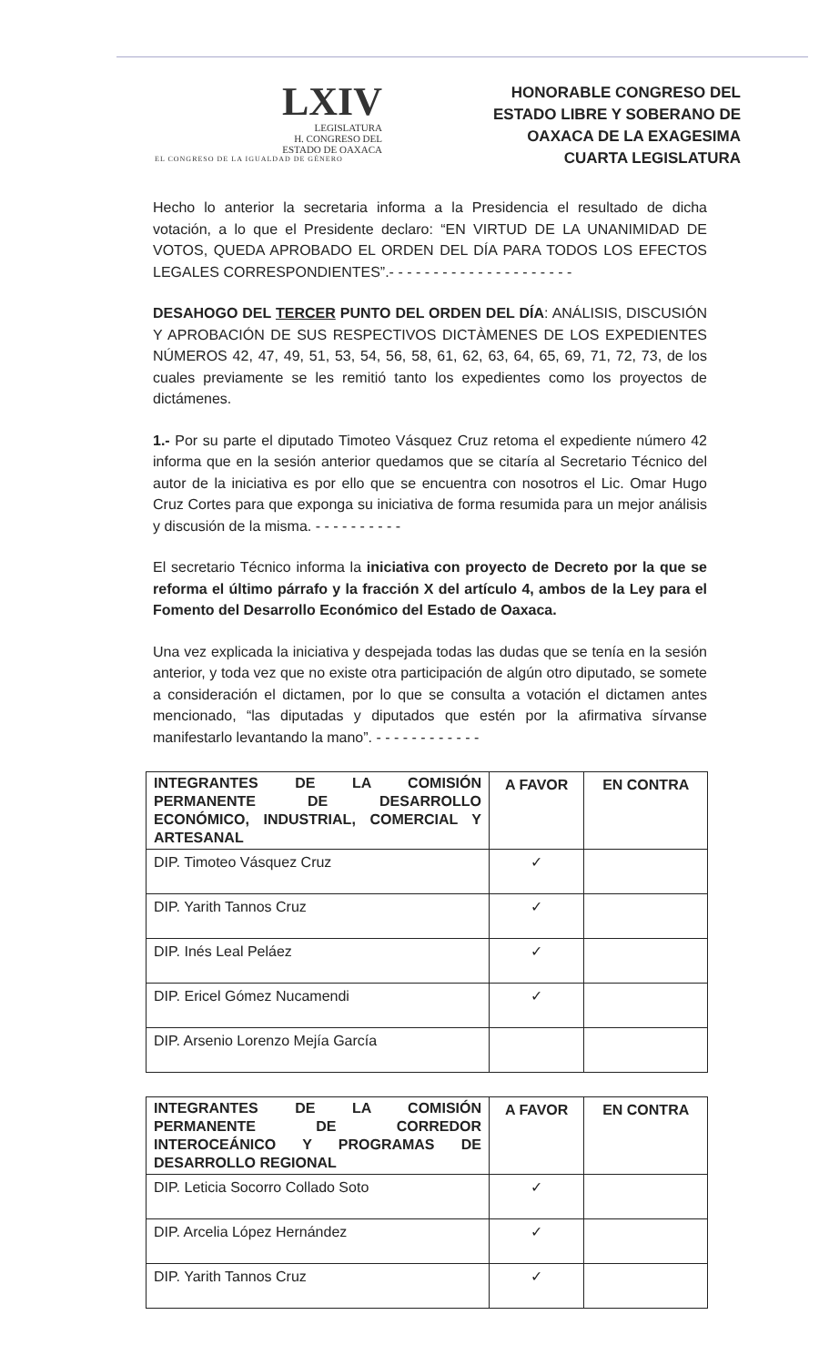LXIV
LEGISLATURA
H. CONGRESO DEL
ESTADO DE OAXACA
EL CONGRESO DE LA IGUALDAD DE GÉNERO
HONORABLE CONGRESO DEL
ESTADO LIBRE Y SOBERANO DE
OAXACA DE LA EXAGESIMA
CUARTA LEGISLATURA
Hecho lo anterior la secretaria informa a la Presidencia el resultado de dicha votación, a lo que el Presidente declaro: “EN VIRTUD DE LA UNANIMIDAD DE VOTOS, QUEDA APROBADO EL ORDEN DEL DÍA PARA TODOS LOS EFECTOS LEGALES CORRESPONDIENTES”.- - - - - - - - - - - - - - - - - - - - -
DESAHOGO DEL TERCER PUNTO DEL ORDEN DEL DÍA: ANÁLISIS, DISCUSIÓN Y APROBACIÓN DE SUS RESPECTIVOS DICTÀMENES DE LOS EXPEDIENTES NÚMEROS 42, 47, 49, 51, 53, 54, 56, 58, 61, 62, 63, 64, 65, 69, 71, 72, 73, de los cuales previamente se les remitió tanto los expedientes como los proyectos de dictámenes.
1.- Por su parte el diputado Timoteo Vásquez Cruz retoma el expediente número 42 informa que en la sesión anterior quedamos que se citaría al Secretario Técnico del autor de la iniciativa es por ello que se encuentra con nosotros el Lic. Omar Hugo Cruz Cortes para que exponga su iniciativa de forma resumida para un mejor análisis y discusión de la misma. - - - - - - - - - -
El secretario Técnico informa la iniciativa con proyecto de Decreto por la que se reforma el último párrafo y la fracción X del artículo 4, ambos de la Ley para el Fomento del Desarrollo Económico del Estado de Oaxaca.
Una vez explicada la iniciativa y despejada todas las dudas que se tenía en la sesión anterior, y toda vez que no existe otra participación de algún otro diputado, se somete a consideración el dictamen, por lo que se consulta a votación el dictamen antes mencionado, “las diputadas y diputados que estén por la afirmativa sírvanse manifestarlo levantando la mano”. - - - - - - - - - - - -
| INTEGRANTES DE LA COMISIÓN PERMANENTE DE DESARROLLO ECONÓMICO, INDUSTRIAL, COMERCIAL Y ARTESANAL | A FAVOR | EN CONTRA |
| --- | --- | --- |
| DIP. Timoteo Vásquez Cruz | ✓ | |
| DIP. Yarith Tannos Cruz | ✓ | |
| DIP. Inés Leal Peláez | ✓ | |
| DIP. Ericel Gómez Nucamendi | ✓ | |
| DIP. Arsenio Lorenzo Mejía García | | |
| INTEGRANTES DE LA COMISIÓN PERMANENTE DE CORREDOR INTEROCEÁNICO Y PROGRAMAS DE DESARROLLO REGIONAL | A FAVOR | EN CONTRA |
| --- | --- | --- |
| DIP. Leticia Socorro Collado Soto | ✓ | |
| DIP. Arcelia López Hernández | ✓ | |
| DIP. Yarith Tannos Cruz | ✓ | |